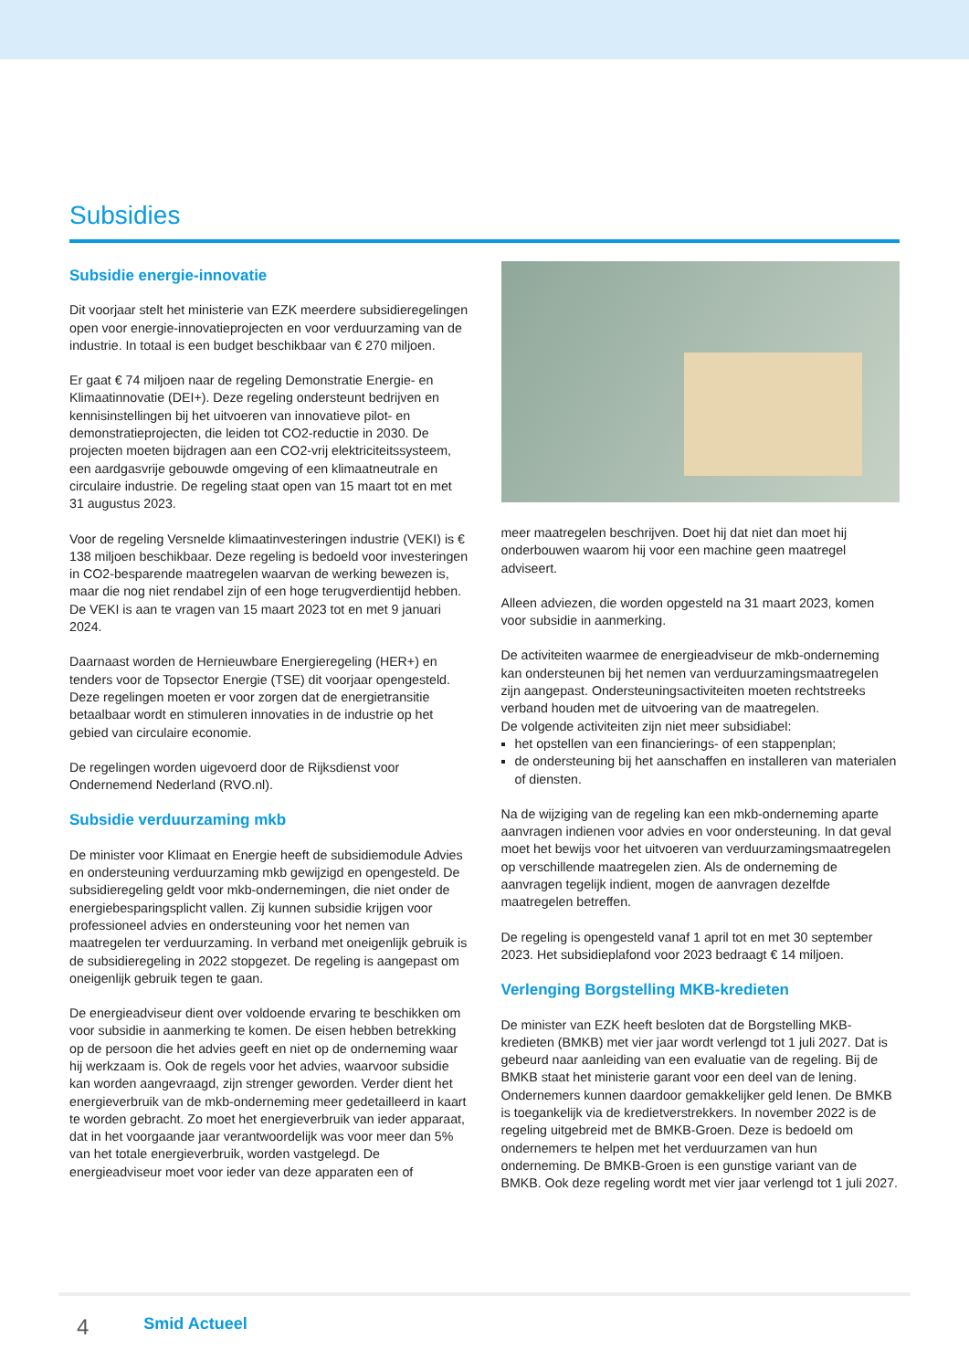Subsidies
Subsidie energie-innovatie
Dit voorjaar stelt het ministerie van EZK meerdere subsidieregelingen open voor energie-innovatieprojecten en voor verduurzaming van de industrie. In totaal is een budget beschikbaar van € 270 miljoen.
Er gaat € 74 miljoen naar de regeling Demonstratie Energie- en Klimaatinnovatie (DEI+). Deze regeling ondersteunt bedrijven en kennisinstellingen bij het uitvoeren van innovatieve pilot- en demonstratieprojecten, die leiden tot CO2-reductie in 2030. De projecten moeten bijdragen aan een CO2-vrij elektriciteitssysteem, een aardgasvrije gebouwde omgeving of een klimaatneutrale en circulaire industrie. De regeling staat open van 15 maart tot en met 31 augustus 2023.
Voor de regeling Versnelde klimaatinvesteringen industrie (VEKI) is € 138 miljoen beschikbaar. Deze regeling is bedoeld voor investeringen in CO2-besparende maatregelen waarvan de werking bewezen is, maar die nog niet rendabel zijn of een hoge terugverdientijd hebben. De VEKI is aan te vragen van 15 maart 2023 tot en met 9 januari 2024.
Daarnaast worden de Hernieuwbare Energieregeling (HER+) en tenders voor de Topsector Energie (TSE) dit voorjaar opengesteld. Deze regelingen moeten er voor zorgen dat de energietransitie betaalbaar wordt en stimuleren innovaties in de industrie op het gebied van circulaire economie.
De regelingen worden uigevoerd door de Rijksdienst voor Ondernemend Nederland (RVO.nl).
Subsidie verduurzaming mkb
De minister voor Klimaat en Energie heeft de subsidiemodule Advies en ondersteuning verduurzaming mkb gewijzigd en opengesteld. De subsidieregeling geldt voor mkb-ondernemingen, die niet onder de energiebesparingsplicht vallen. Zij kunnen subsidie krijgen voor professioneel advies en ondersteuning voor het nemen van maatregelen ter verduurzaming. In verband met oneigenlijk gebruik is de subsidieregeling in 2022 stopgezet. De regeling is aangepast om oneigenlijk gebruik tegen te gaan.
De energieadviseur dient over voldoende ervaring te beschikken om voor subsidie in aanmerking te komen. De eisen hebben betrekking op de persoon die het advies geeft en niet op de onderneming waar hij werkzaam is. Ook de regels voor het advies, waarvoor subsidie kan worden aangevraagd, zijn strenger geworden. Verder dient het energieverbruik van de mkb-onderneming meer gedetailleerd in kaart te worden gebracht. Zo moet het energieverbruik van ieder apparaat, dat in het voorgaande jaar verantwoordelijk was voor meer dan 5% van het totale energieverbruik, worden vastgelegd. De energieadviseur moet voor ieder van deze apparaten een of
meer maatregelen beschrijven. Doet hij dat niet dan moet hij onderbouwen waarom hij voor een machine geen maatregel adviseert.
Alleen adviezen, die worden opgesteld na 31 maart 2023, komen voor subsidie in aanmerking.
De activiteiten waarmee de energieadviseur de mkb-onderneming kan ondersteunen bij het nemen van verduurzamingsmaatregelen zijn aangepast. Ondersteuningsactiviteiten moeten rechtstreeks verband houden met de uitvoering van de maatregelen.
De volgende activiteiten zijn niet meer subsidiabel:
het opstellen van een financierings- of een stappenplan;
de ondersteuning bij het aanschaffen en installeren van materialen of diensten.
Na de wijziging van de regeling kan een mkb-onderneming aparte aanvragen indienen voor advies en voor ondersteuning. In dat geval moet het bewijs voor het uitvoeren van verduurzamingsmaatregelen op verschillende maatregelen zien. Als de onderneming de aanvragen tegelijk indient, mogen de aanvragen dezelfde maatregelen betreffen.
De regeling is opengesteld vanaf 1 april tot en met 30 september 2023. Het subsidieplafond voor 2023 bedraagt € 14 miljoen.
Verlenging Borgstelling MKB-kredieten
De minister van EZK heeft besloten dat de Borgstelling MKB-kredieten (BMKB) met vier jaar wordt verlengd tot 1 juli 2027. Dat is gebeurd naar aanleiding van een evaluatie van de regeling. Bij de BMKB staat het ministerie garant voor een deel van de lening. Ondernemers kunnen daardoor gemakkelijker geld lenen. De BMKB is toegankelijk via de kredietverstrekkers. In november 2022 is de regeling uitgebreid met de BMKB-Groen. Deze is bedoeld om ondernemers te helpen met het verduurzamen van hun onderneming. De BMKB-Groen is een gunstige variant van de BMKB. Ook deze regeling wordt met vier jaar verlengd tot 1 juli 2027.
4 Smid Actueel